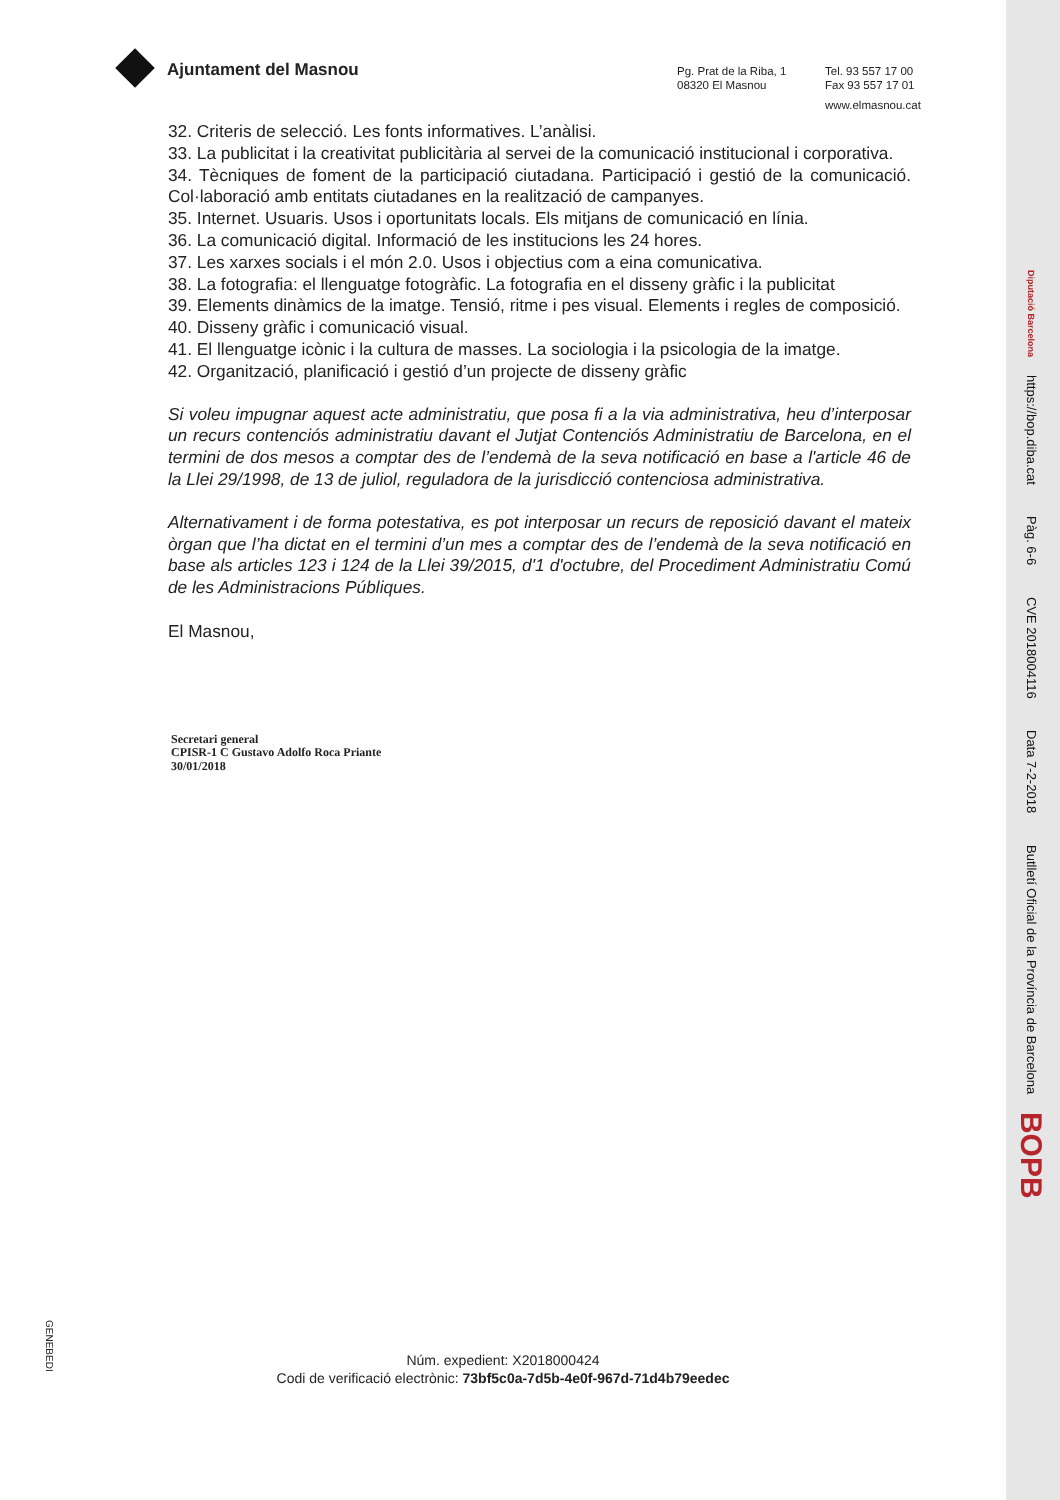Ajuntament del Masnou
Pg. Prat de la Riba, 1
08320 El Masnou
Tel. 93 557 17 00
Fax 93 557 17 01
www.elmasnou.cat
32. Criteris de selecció. Les fonts informatives. L’anàlisi.
33. La publicitat i la creativitat publicitària al servei de la comunicació institucional i corporativa.
34. Tècniques de foment de la participació ciutadana. Participació i gestió de la comunicació. Col·laboració amb entitats ciutadanes en la realització de campanyes.
35. Internet. Usuaris. Usos i oportunitats locals. Els mitjans de comunicació en línia.
36. La comunicació digital. Informació de les institucions les 24 hores.
37. Les xarxes socials i el món 2.0. Usos i objectius com a eina comunicativa.
38. La fotografia: el llenguatge fotogràfic. La fotografia en el disseny gràfic i la publicitat
39. Elements dinàmics de la imatge. Tensió, ritme i pes visual. Elements i regles de composició.
40. Disseny gràfic i comunicació visual.
41. El llenguatge icònic i la cultura de masses. La sociologia i la psicologia de la imatge.
42. Organització, planificació i gestió d’un projecte de disseny gràfic
Si voleu impugnar aquest acte administratiu, que posa fi a la via administrativa, heu d’interposar un recurs contenciós administratiu davant el Jutjat Contenciós Administratiu de Barcelona, en el termini de dos mesos a comptar des de l’endemà de la seva notificació en base a l'article 46 de la Llei 29/1998, de 13 de juliol, reguladora de la jurisdicció contenciosa administrativa.
Alternativament i de forma potestativa, es pot interposar un recurs de reposició davant el mateix òrgan que l’ha dictat en el termini d’un mes a comptar des de l’endemà de la seva notificació en base als articles 123 i 124 de la Llei 39/2015, d'1 d'octubre, del Procediment Administratiu Comú de les Administracions Públiques.
El Masnou,
Secretari general
CPISR-1 C Gustavo Adolfo Roca Priante
30/01/2018
GENEBEDI
Núm. expedient: X2018000424
Codi de verificació electrònic: 73bf5c0a-7d5b-4e0f-967d-71d4b79eedec
Diputació Barcelona https://bop.diba.cat Pàg. 6-6 CVE 2018004116 Data 7-2-2018 Butlletí Oficial de la Província de Barcelona BOPB